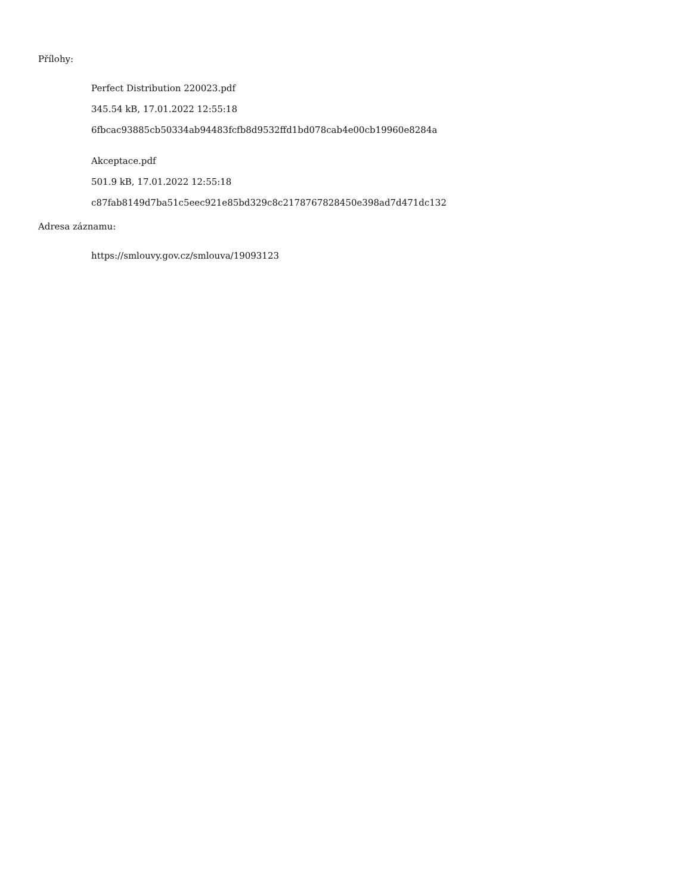Přílohy:
Perfect Distribution 220023.pdf
345.54 kB, 17.01.2022 12:55:18
6fbcac93885cb50334ab94483fcfb8d9532ffd1bd078cab4e00cb19960e8284a
Akceptace.pdf
501.9 kB, 17.01.2022 12:55:18
c87fab8149d7ba51c5eec921e85bd329c8c2178767828450e398ad7d471dc132
Adresa záznamu:
https://smlouvy.gov.cz/smlouva/19093123